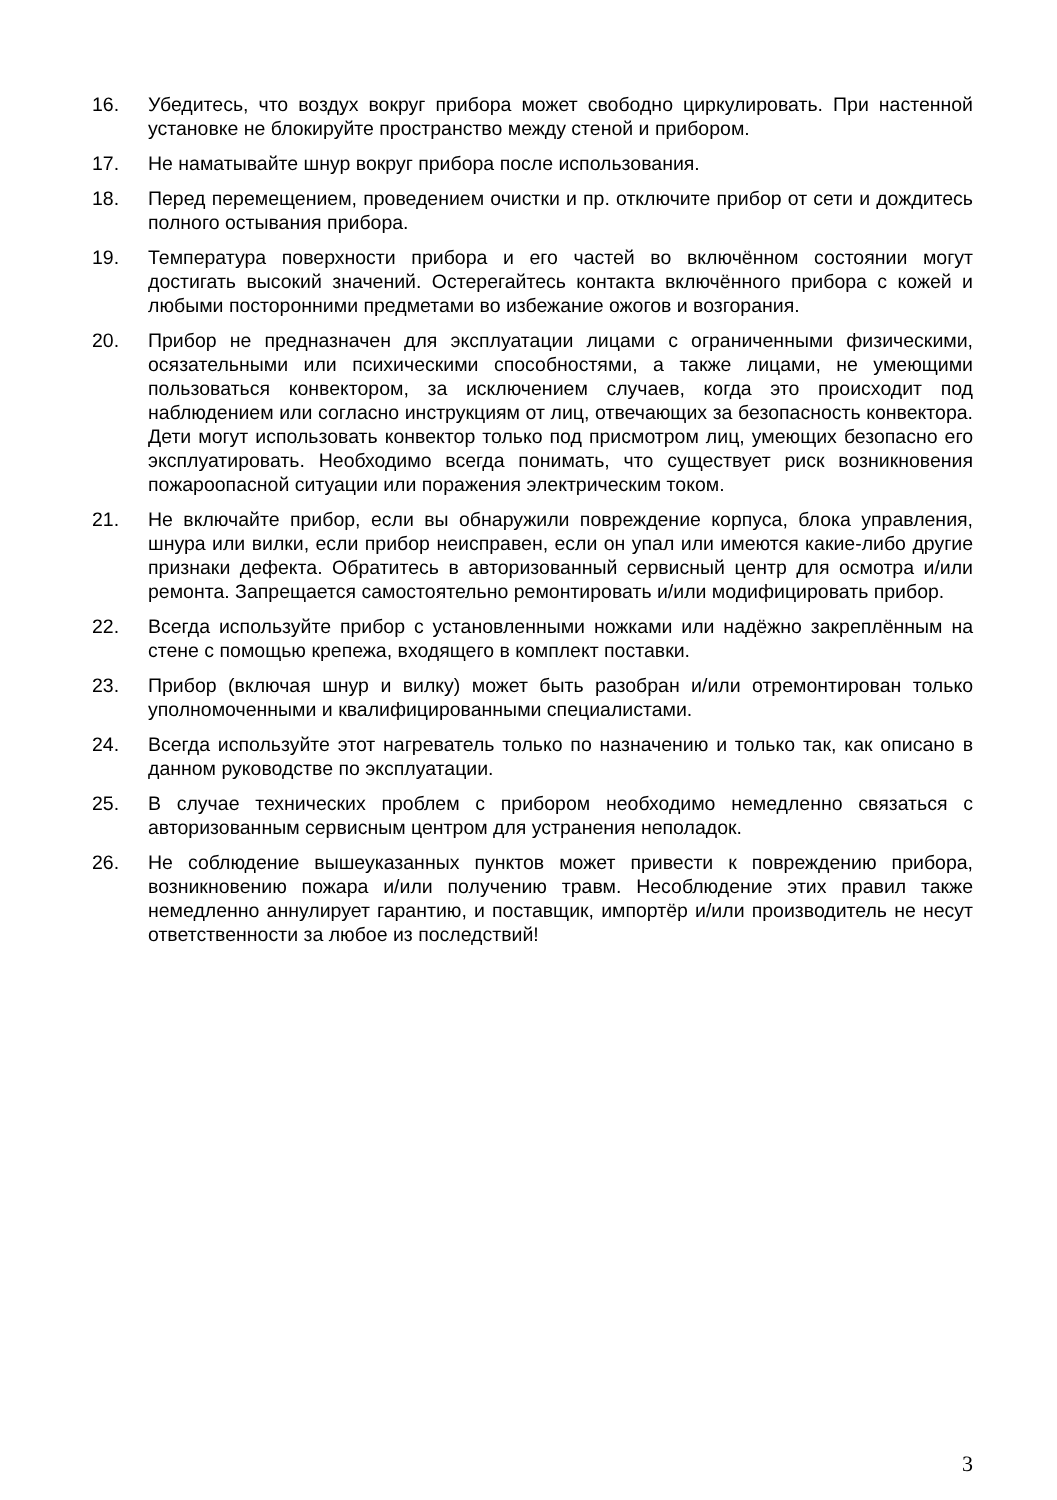16. Убедитесь, что воздух вокруг прибора может свободно циркулировать. При настенной установке не блокируйте пространство между стеной и прибором.
17. Не наматывайте шнур вокруг прибора после использования.
18. Перед перемещением, проведением очистки и пр. отключите прибор от сети и дождитесь полного остывания прибора.
19. Температура поверхности прибора и его частей во включённом состоянии могут достигать высокий значений. Остерегайтесь контакта включённого прибора с кожей и любыми посторонними предметами во избежание ожогов и возгорания.
20. Прибор не предназначен для эксплуатации лицами с ограниченными физическими, осязательными или психическими способностями, а также лицами, не умеющими пользоваться конвектором, за исключением случаев, когда это происходит под наблюдением или согласно инструкциям от лиц, отвечающих за безопасность конвектора. Дети могут использовать конвектор только под присмотром лиц, умеющих безопасно его эксплуатировать. Необходимо всегда понимать, что существует риск возникновения пожароопасной ситуации или поражения электрическим током.
21. Не включайте прибор, если вы обнаружили повреждение корпуса, блока управления, шнура или вилки, если прибор неисправен, если он упал или имеются какие-либо другие признаки дефекта. Обратитесь в авторизованный сервисный центр для осмотра и/или ремонта. Запрещается самостоятельно ремонтировать и/или модифицировать прибор.
22. Всегда используйте прибор с установленными ножками или надёжно закреплённым на стене с помощью крепежа, входящего в комплект поставки.
23. Прибор (включая шнур и вилку) может быть разобран и/или отремонтирован только уполномоченными и квалифицированными специалистами.
24. Всегда используйте этот нагреватель только по назначению и только так, как описано в данном руководстве по эксплуатации.
25. В случае технических проблем с прибором необходимо немедленно связаться с авторизованным сервисным центром для устранения неполадок.
26. Не соблюдение вышеуказанных пунктов может привести к повреждению прибора, возникновению пожара и/или получению травм. Несоблюдение этих правил также немедленно аннулирует гарантию, и поставщик, импортёр и/или производитель не несут ответственности за любое из последствий!
3